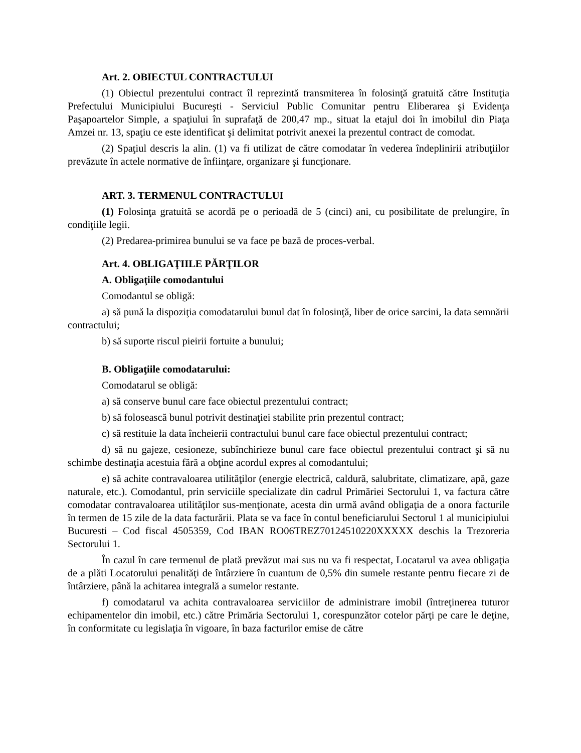Art. 2. OBIECTUL CONTRACTULUI
(1) Obiectul prezentului contract îl reprezintă transmiterea în folosinţă gratuită către Instituţia Prefectului Municipiului Bucureşti - Serviciul Public Comunitar pentru Eliberarea şi Evidenţa Paşapoartelor Simple, a spaţiului în suprafaţă de 200,47 mp., situat la etajul doi în imobilul din Piaţa Amzei nr. 13, spaţiu ce este identificat şi delimitat potrivit anexei la prezentul contract de comodat.
(2) Spaţiul descris la alin. (1) va fi utilizat de către comodatar în vederea îndeplinirii atribuţiilor prevăzute în actele normative de înfiinţare, organizare şi funcţionare.
ART. 3. TERMENUL CONTRACTULUI
(1) Folosinţa gratuită se acordă pe o perioadă de 5 (cinci) ani, cu posibilitate de prelungire, în condiţiile legii.
(2) Predarea-primirea bunului se va face pe bază de proces-verbal.
Art. 4. OBLIGAŢIILE PĂRŢILOR
A. Obligaţiile comodantului
Comodantul se obligă:
a) să pună la dispoziţia comodatarului bunul dat în folosinţă, liber de orice sarcini, la data semnării contractului;
b) să suporte riscul pieirii fortuite a bunului;
B. Obligaţiile comodatarului:
Comodatarul se obligă:
a) să conserve bunul care face obiectul prezentului contract;
b) să folosească bunul potrivit destinaţiei stabilite prin prezentul contract;
c) să restituie la data încheierii contractului bunul care face obiectul prezentului contract;
d) să nu gajeze, cesioneze, subînchirieze bunul care face obiectul prezentului contract şi să nu schimbe destinaţia acestuia fără a obţine acordul expres al comodantului;
e) să achite contravaloarea utilităţilor (energie electrică, caldură, salubritate, climatizare, apă, gaze naturale, etc.). Comodantul, prin serviciile specializate din cadrul Primăriei Sectorului 1, va factura către comodatar contravaloarea utilităţilor sus-menţionate, acesta din urmă având obligaţia de a onora facturile în termen de 15 zile de la data facturării. Plata se va face în contul beneficiarului Sectorul 1 al municipiului Bucuresti – Cod fiscal 4505359, Cod IBAN RO06TREZ70124510220XXXXX deschis la Trezoreria Sectorului 1.
În cazul în care termenul de plată prevăzut mai sus nu va fi respectat, Locatarul va avea obligaţia de a plăti Locatorului penalităţi de întârziere în cuantum de 0,5% din sumele restante pentru fiecare zi de întârziere, până la achitarea integrală a sumelor restante.
f) comodatarul va achita contravaloarea serviciilor de administrare imobil (întreţinerea tuturor echipamentelor din imobil, etc.) către Primăria Sectorului 1, corespunzător cotelor părţi pe care le deţine, în conformitate cu legislaţia în vigoare, în baza facturilor emise de către